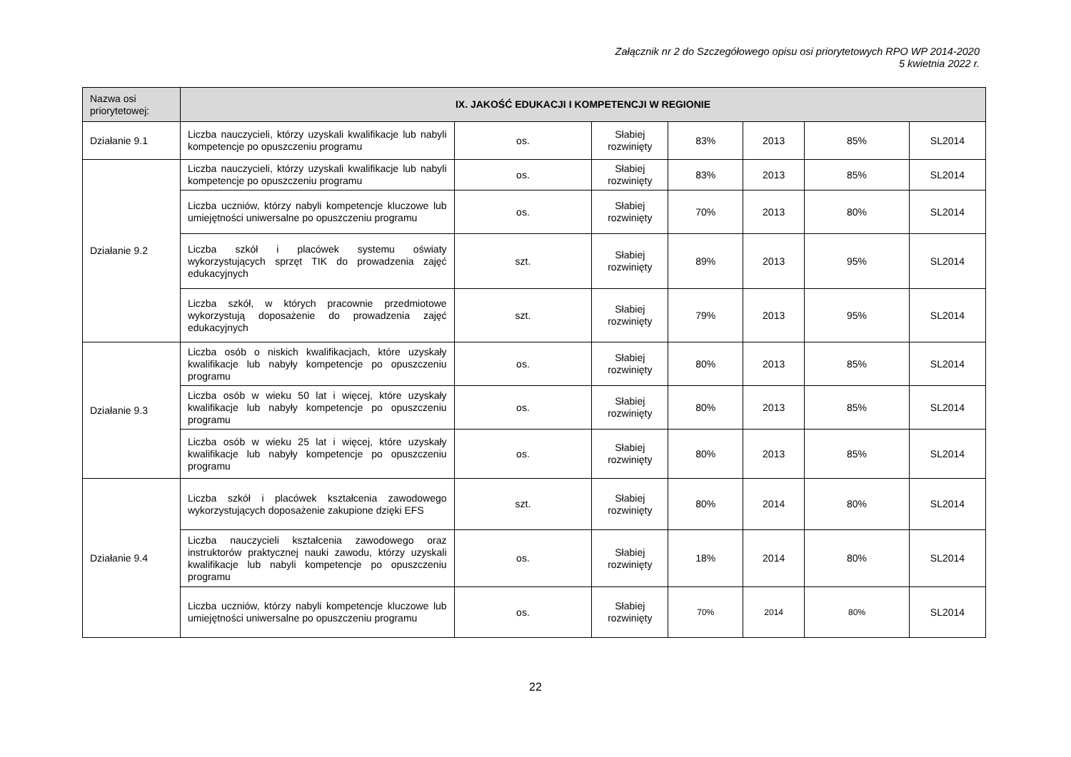Załącznik nr 2 do Szczegółowego opisu osi priorytetowych RPO WP 2014-2020
5 kwietnia 2022 r.
| Nazwa osi priorytetowej: | IX. JAKOŚĆ EDUKACJI I KOMPETENCJI W REGIONIE | | | | | | |
| Działanie 9.1 | Liczba nauczycieli, którzy uzyskali kwalifikacje lub nabyli kompetencje po opuszczeniu programu | os. | Słabiej rozwinięty | 83% | 2013 | 85% | SL2014 |
| Działanie 9.2 | Liczba nauczycieli, którzy uzyskali kwalifikacje lub nabyli kompetencje po opuszczeniu programu | os. | Słabiej rozwinięty | 83% | 2013 | 85% | SL2014 |
| | Liczba uczniów, którzy nabyli kompetencje kluczowe lub umiejętności uniwersalne po opuszczeniu programu | os. | Słabiej rozwinięty | 70% | 2013 | 80% | SL2014 |
| | Liczba szkół i placówek systemu oświaty wykorzystujących sprzęt TIK do prowadzenia zajęć edukacyjnych | szt. | Słabiej rozwinięty | 89% | 2013 | 95% | SL2014 |
| | Liczba szkół, w których pracownie przedmiotowe wykorzystują doposażenie do prowadzenia zajęć edukacyjnych | szt. | Słabiej rozwinięty | 79% | 2013 | 95% | SL2014 |
| Działanie 9.3 | Liczba osób o niskich kwalifikacjach, które uzyskały kwalifikacje lub nabyły kompetencje po opuszczeniu programu | os. | Słabiej rozwinięty | 80% | 2013 | 85% | SL2014 |
| | Liczba osób w wieku 50 lat i więcej, które uzyskały kwalifikacje lub nabyły kompetencje po opuszczeniu programu | os. | Słabiej rozwinięty | 80% | 2013 | 85% | SL2014 |
| | Liczba osób w wieku 25 lat i więcej, które uzyskały kwalifikacje lub nabyły kompetencje po opuszczeniu programu | os. | Słabiej rozwinięty | 80% | 2013 | 85% | SL2014 |
| Działanie 9.4 | Liczba szkół i placówek kształcenia zawodowego wykorzystujących doposażenie zakupione dzięki EFS | szt. | Słabiej rozwinięty | 80% | 2014 | 80% | SL2014 |
| | Liczba nauczycieli kształcenia zawodowego oraz instruktorów praktycznej nauki zawodu, którzy uzyskali kwalifikacje lub nabyli kompetencje po opuszczeniu programu | os. | Słabiej rozwinięty | 18% | 2014 | 80% | SL2014 |
| | Liczba uczniów, którzy nabyli kompetencje kluczowe lub umiejętności uniwersalne po opuszczeniu programu | os. | Słabiej rozwinięty | 70% | 2014 | 80% | SL2014 |
22